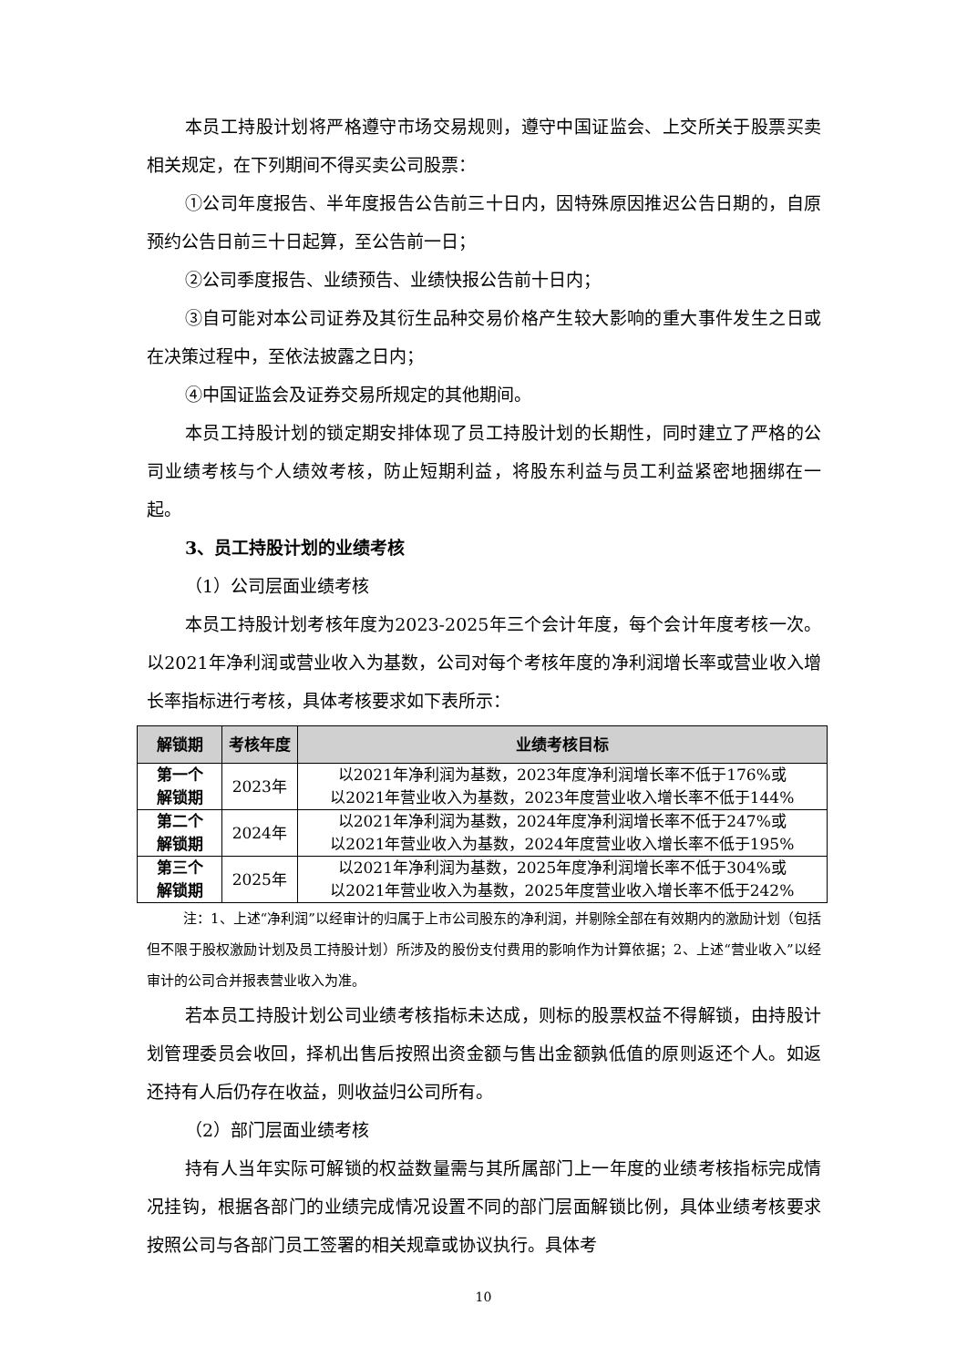本员工持股计划将严格遵守市场交易规则，遵守中国证监会、上交所关于股票买卖相关规定，在下列期间不得买卖公司股票：
①公司年度报告、半年度报告公告前三十日内，因特殊原因推迟公告日期的，自原预约公告日前三十日起算，至公告前一日；
②公司季度报告、业绩预告、业绩快报公告前十日内；
③自可能对本公司证券及其衍生品种交易价格产生较大影响的重大事件发生之日或在决策过程中，至依法披露之日内；
④中国证监会及证券交易所规定的其他期间。
本员工持股计划的锁定期安排体现了员工持股计划的长期性，同时建立了严格的公司业绩考核与个人绩效考核，防止短期利益，将股东利益与员工利益紧密地捆绑在一起。
3、员工持股计划的业绩考核
（1）公司层面业绩考核
本员工持股计划考核年度为2023-2025年三个会计年度，每个会计年度考核一次。以2021年净利润或营业收入为基数，公司对每个考核年度的净利润增长率或营业收入增长率指标进行考核，具体考核要求如下表所示：
| 解锁期 | 考核年度 | 业绩考核目标 |
| --- | --- | --- |
| 第一个 解锁期 | 2023年 | 以2021年净利润为基数，2023年度净利润增长率不低于176%或 以2021年营业收入为基数，2023年度营业收入增长率不低于144% |
| 第二个 解锁期 | 2024年 | 以2021年净利润为基数，2024年度净利润增长率不低于247%或 以2021年营业收入为基数，2024年度营业收入增长率不低于195% |
| 第三个 解锁期 | 2025年 | 以2021年净利润为基数，2025年度净利润增长率不低于304%或 以2021年营业收入为基数，2025年度营业收入增长率不低于242% |
注：1、上述“净利润”以经审计的归属于上市公司股东的净利润，并剔除全部在有效期内的激励计划（包括但不限于股权激励计划及员工持股计划）所涉及的股份支付费用的影响作为计算依据；2、上述“营业收入”以经审计的公司合并报表营业收入为准。
若本员工持股计划公司业绩考核指标未达成，则标的股票权益不得解锁，由持股计划管理委员会收回，择机出售后按照出资金额与售出金额孰低值的原则返还个人。如返还持有人后仍存在收益，则收益归公司所有。
（2）部门层面业绩考核
持有人当年实际可解锁的权益数量需与其所属部门上一年度的业绩考核指标完成情况挂钩，根据各部门的业绩完成情况设置不同的部门层面解锁比例，具体业绩考核要求按照公司与各部门员工签署的相关规章或协议执行。具体考
10